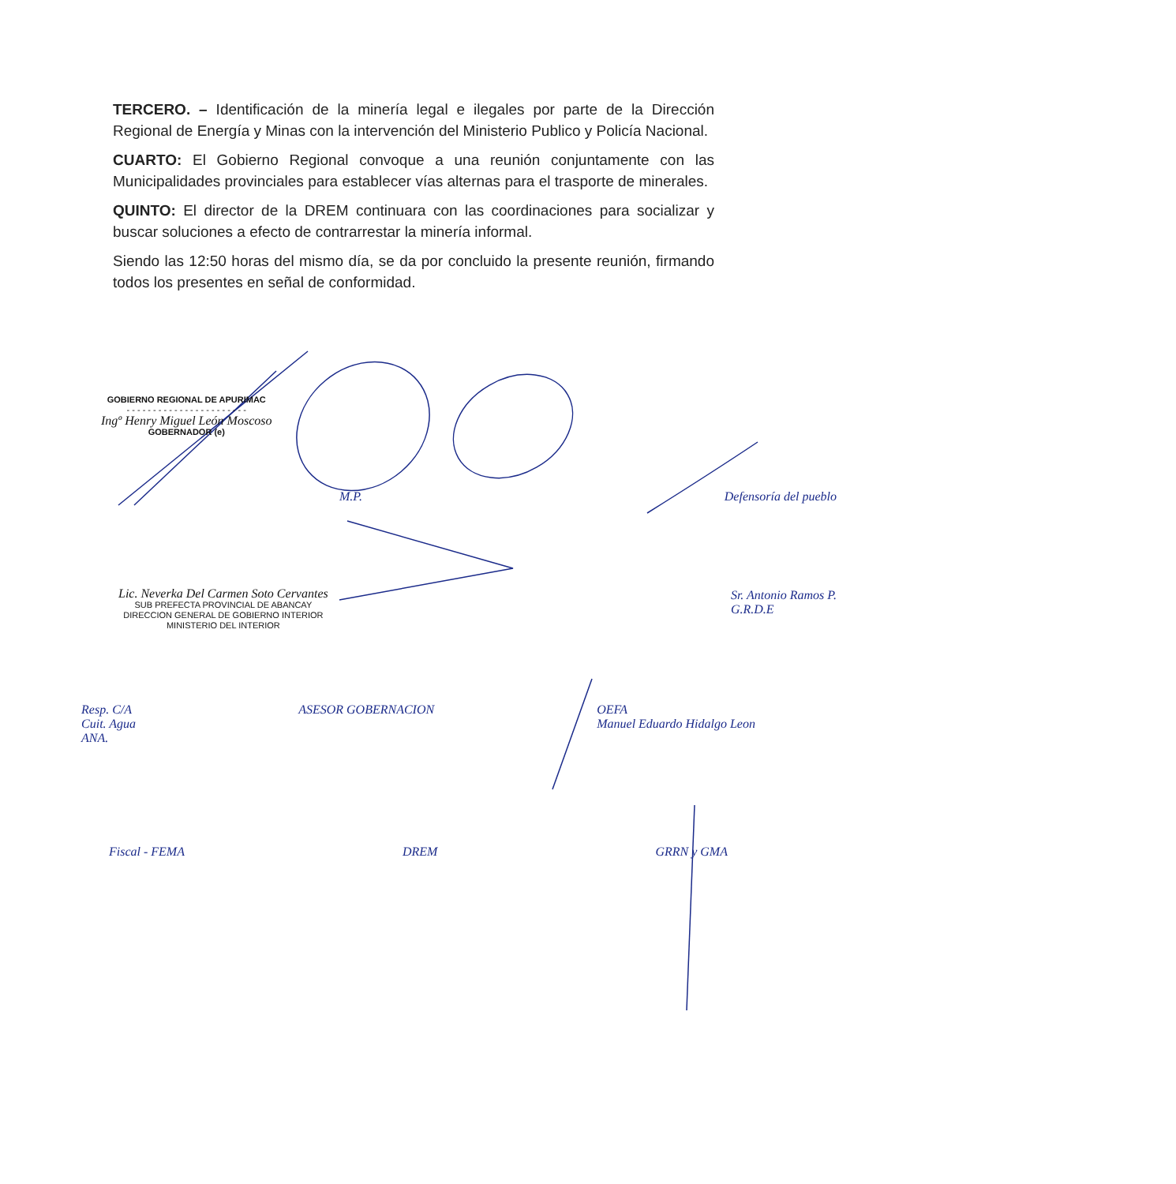TERCERO. – Identificación de la minería legal e ilegales por parte de la Dirección Regional de Energía y Minas con la intervención del Ministerio Publico y Policía Nacional.
CUARTO: El Gobierno Regional convoque a una reunión conjuntamente con las Municipalidades provinciales para establecer vías alternas para el trasporte de minerales.
QUINTO: El director de la DREM continuara con las coordinaciones para socializar y buscar soluciones a efecto de contrarrestar la minería informal.
Siendo las 12:50 horas del mismo día, se da por concluido la presente reunión, firmando todos los presentes en señal de conformidad.
GOBIERNO REGIONAL DE APURIMAC
- - - - - - - - - - - - - - - - - - - - - - -
Ingº Henry Miguel León Moscoso
GOBERNADOR (e)
Defensoría del pueblo M.P.
Lic. Neverka Del Carmen Soto Cervantes
SUB PREFECTA PROVINCIAL DE ABANCAY
DIRECCION GENERAL DE GOBIERNO INTERIOR
MINISTERIO DEL INTERIOR
Sr. Antonio Ramos P.
G.R.D.E
Resp. C/A
Cuit. Agua
ANA.
ASESOR GOBERNACION OEFA
Manuel Eduardo Hidalgo Leon
Fiscal - FEMA DREM GRRN y GMA